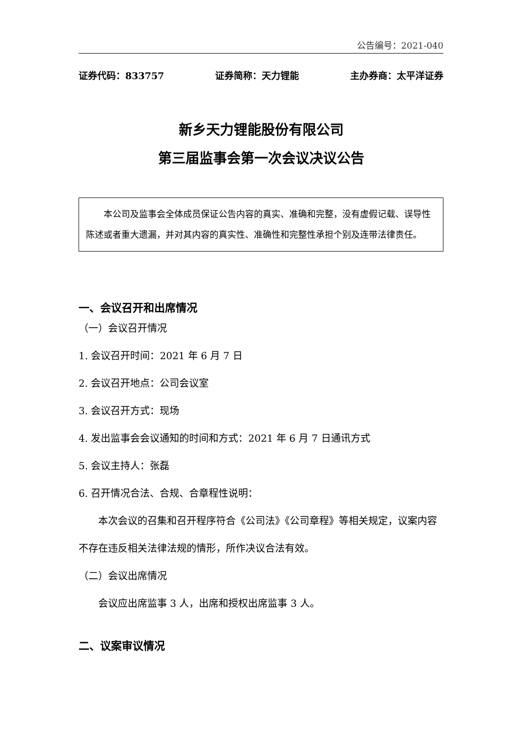公告编号：2021-040
证券代码：833757 证券简称：天力锂能 主办券商：太平洋证券
新乡天力锂能股份有限公司
第三届监事会第一次会议决议公告
本公司及监事会全体成员保证公告内容的真实、准确和完整，没有虚假记载、误导性陈述或者重大遗漏，并对其内容的真实性、准确性和完整性承担个别及连带法律责任。
一、会议召开和出席情况
（一）会议召开情况
1. 会议召开时间：2021 年 6 月 7 日
2. 会议召开地点：公司会议室
3. 会议召开方式：现场
4. 发出监事会会议通知的时间和方式：2021 年 6 月 7 日通讯方式
5. 会议主持人：张磊
6. 召开情况合法、合规、合章程性说明：
本次会议的召集和召开程序符合《公司法》《公司章程》等相关规定，议案内容不存在违反相关法律法规的情形，所作决议合法有效。
（二）会议出席情况
会议应出席监事 3 人，出席和授权出席监事 3 人。
二、议案审议情况